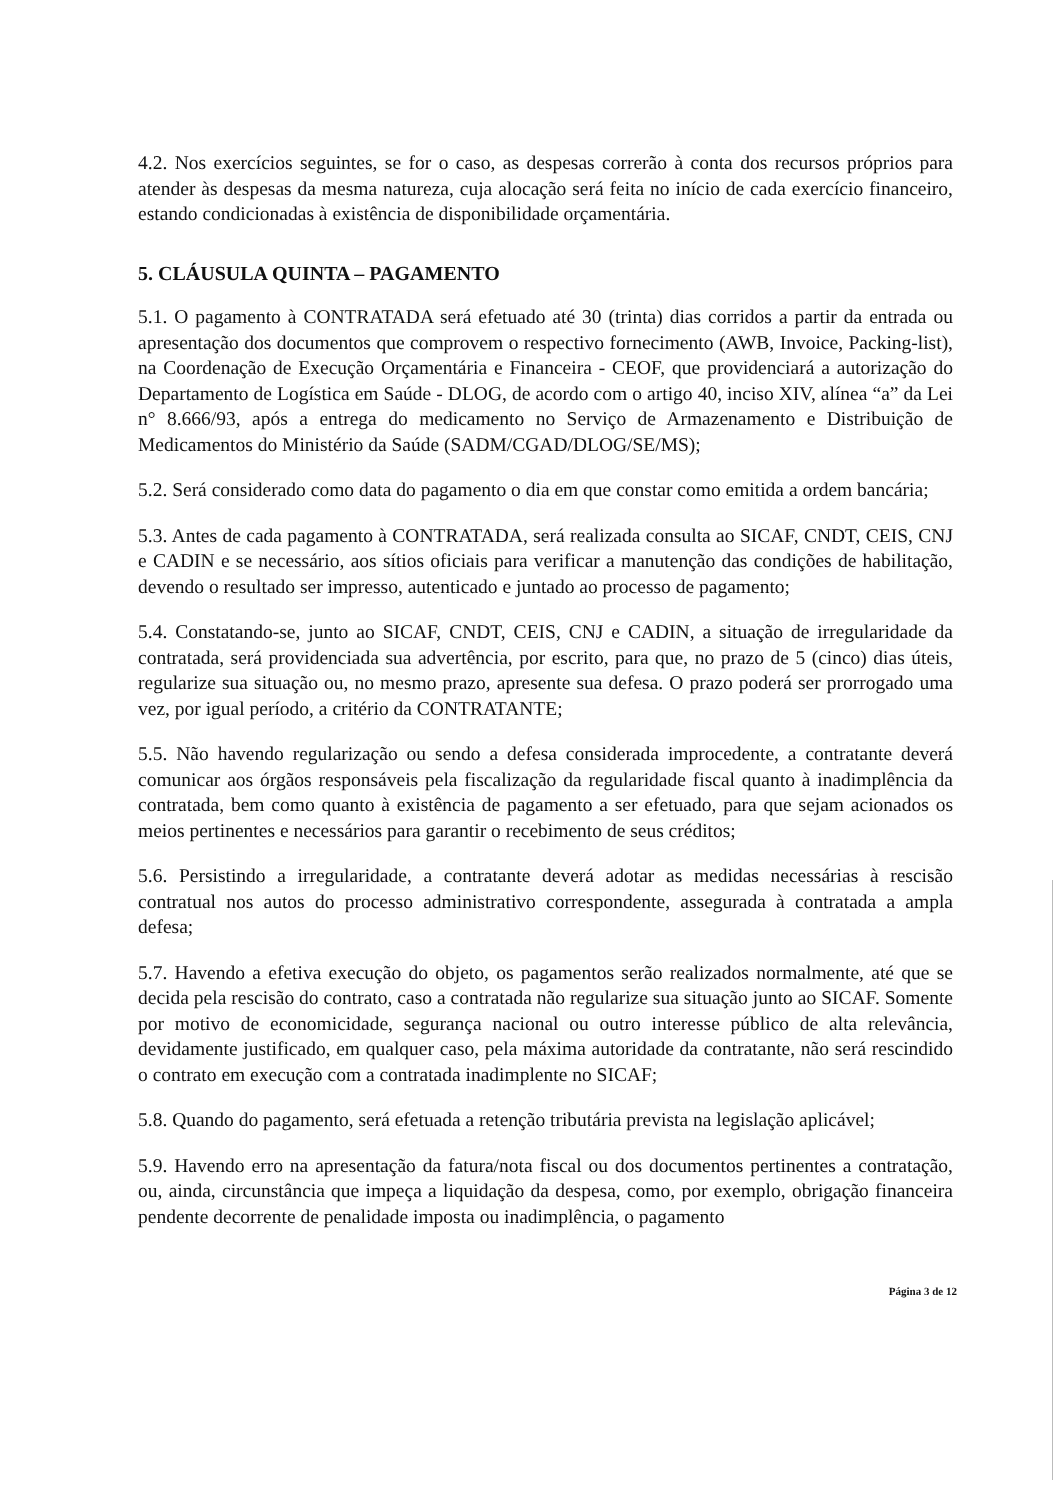4.2. Nos exercícios seguintes, se for o caso, as despesas correrão à conta dos recursos próprios para atender às despesas da mesma natureza, cuja alocação será feita no início de cada exercício financeiro, estando condicionadas à existência de disponibilidade orçamentária.
5. CLÁUSULA QUINTA – PAGAMENTO
5.1. O pagamento à CONTRATADA será efetuado até 30 (trinta) dias corridos a partir da entrada ou apresentação dos documentos que comprovem o respectivo fornecimento (AWB, Invoice, Packing-list), na Coordenação de Execução Orçamentária e Financeira - CEOF, que providenciará a autorização do Departamento de Logística em Saúde - DLOG, de acordo com o artigo 40, inciso XIV, alínea “a” da Lei n° 8.666/93, após a entrega do medicamento no Serviço de Armazenamento e Distribuição de Medicamentos do Ministério da Saúde (SADM/CGAD/DLOG/SE/MS);
5.2. Será considerado como data do pagamento o dia em que constar como emitida a ordem bancária;
5.3. Antes de cada pagamento à CONTRATADA, será realizada consulta ao SICAF, CNDT, CEIS, CNJ e CADIN e se necessário, aos sítios oficiais para verificar a manutenção das condições de habilitação, devendo o resultado ser impresso, autenticado e juntado ao processo de pagamento;
5.4. Constatando-se, junto ao SICAF, CNDT, CEIS, CNJ e CADIN, a situação de irregularidade da contratada, será providenciada sua advertência, por escrito, para que, no prazo de 5 (cinco) dias úteis, regularize sua situação ou, no mesmo prazo, apresente sua defesa. O prazo poderá ser prorrogado uma vez, por igual período, a critério da CONTRATANTE;
5.5. Não havendo regularização ou sendo a defesa considerada improcedente, a contratante deverá comunicar aos órgãos responsáveis pela fiscalização da regularidade fiscal quanto à inadimplência da contratada, bem como quanto à existência de pagamento a ser efetuado, para que sejam acionados os meios pertinentes e necessários para garantir o recebimento de seus créditos;
5.6. Persistindo a irregularidade, a contratante deverá adotar as medidas necessárias à rescisão contratual nos autos do processo administrativo correspondente, assegurada à contratada a ampla defesa;
5.7. Havendo a efetiva execução do objeto, os pagamentos serão realizados normalmente, até que se decida pela rescisão do contrato, caso a contratada não regularize sua situação junto ao SICAF. Somente por motivo de economicidade, segurança nacional ou outro interesse público de alta relevância, devidamente justificado, em qualquer caso, pela máxima autoridade da contratante, não será rescindido o contrato em execução com a contratada inadimplente no SICAF;
5.8. Quando do pagamento, será efetuada a retenção tributária prevista na legislação aplicável;
5.9. Havendo erro na apresentação da fatura/nota fiscal ou dos documentos pertinentes a contratação, ou, ainda, circunstância que impeça a liquidação da despesa, como, por exemplo, obrigação financeira pendente decorrente de penalidade imposta ou inadimplência, o pagamento
Página 3 de 12